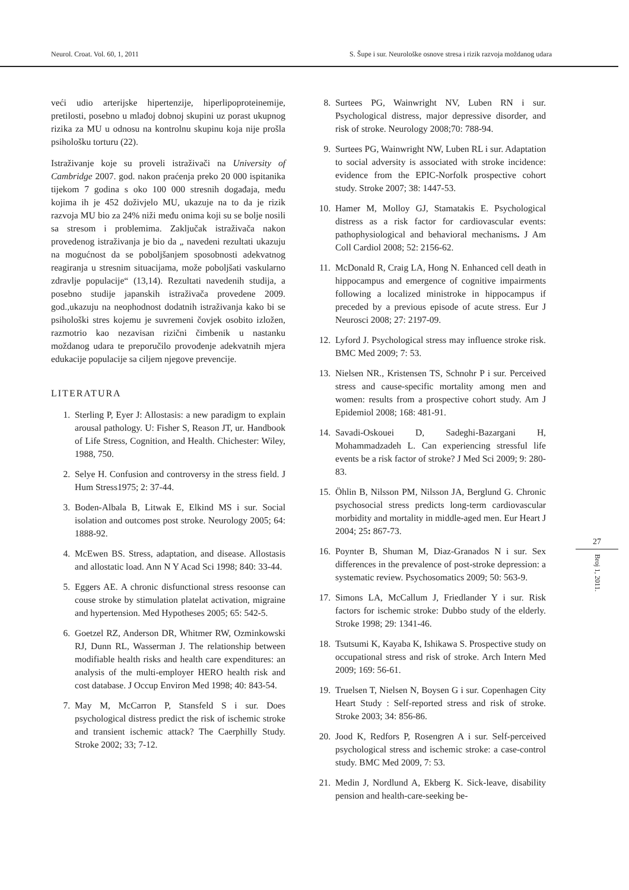Neurol. Croat. Vol. 60, 1, 2011 S. Šupe i sur. Neurološke osnove stresa i rizik razvoja moždanog udara
veći udio arterijske hipertenzije, hiperlipoproteinemije, pretilosti, posebno u mlađoj dobnoj skupini uz porast ukupnog rizika za MU u odnosu na kontrolnu skupinu koja nije prošla psihološku torturu (22).
Istraživanje koje su proveli istraživači na University of Cambridge 2007. god. nakon praćenja preko 20 000 ispitanika tijekom 7 godina s oko 100 000 stresnih događaja, među kojima ih je 452 doživjelo MU, ukazuje na to da je rizik razvoja MU bio za 24% niži među onima koji su se bolje nosili sa stresom i problemima. Zaključak istraživača nakon provedenog istraživanja je bio da „ navedeni rezultati ukazuju na mogućnost da se poboljšanjem sposobnosti adekvatnog reagiranja u stresnim situacijama, može poboljšati vaskularno zdravlje populacije“ (13,14). Rezultati navedenih studija, a posebno studije japanskih istraživača provedene 2009. god.,ukazuju na neophodnost dodatnih istraživanja kako bi se psihološki stres kojemu je suvremeni čovjek osobito izložen, razmotrio kao nezavisan rizični čimbenik u nastanku moždanog udara te preporučilo provođenje adekvatnih mjera edukacije populacije sa ciljem njegove prevencije.
LITERATURA
1. Sterling P, Eyer J: Allostasis: a new paradigm to explain arousal pathology. U: Fisher S, Reason JT, ur. Handbook of Life Stress, Cognition, and Health. Chichester: Wiley, 1988, 750.
2. Selye H. Confusion and controversy in the stress field. J Hum Stress1975; 2: 37-44.
3. Boden-Albala B, Litwak E, Elkind MS i sur. Social isolation and outcomes post stroke. Neurology 2005; 64: 1888-92.
4. McEwen BS. Stress, adaptation, and disease. Allostasis and allostatic load. Ann N Y Acad Sci 1998; 840: 33-44.
5. Eggers AE. A chronic disfunctional stress resoonse can couse stroke by stimulation platelat activation, migraine and hypertension. Med Hypotheses 2005; 65: 542-5.
6. Goetzel RZ, Anderson DR, Whitmer RW, Ozminkowski RJ, Dunn RL, Wasserman J. The relationship between modifiable health risks and health care expenditures: an analysis of the multi-employer HERO health risk and cost database. J Occup Environ Med 1998; 40: 843-54.
7. May M, McCarron P, Stansfeld S i sur. Does psychological distress predict the risk of ischemic stroke and transient ischemic attack? The Caerphilly Study. Stroke 2002; 33; 7-12.
8. Surtees PG, Wainwright NV, Luben RN i sur. Psychological distress, major depressive disorder, and risk of stroke. Neurology 2008;70: 788-94.
9. Surtees PG, Wainwright NW, Luben RL i sur. Adaptation to social adversity is associated with stroke incidence: evidence from the EPIC-Norfolk prospective cohort study. Stroke 2007; 38: 1447-53.
10. Hamer M, Molloy GJ, Stamatakis E. Psychological distress as a risk factor for cardiovascular events: pathophysiological and behavioral mechanisms. J Am Coll Cardiol 2008; 52: 2156-62.
11. McDonald R, Craig LA, Hong N. Enhanced cell death in hippocampus and emergence of cognitive impairments following a localized ministroke in hippocampus if preceded by a previous episode of acute stress. Eur J Neurosci 2008; 27: 2197-09.
12. Lyford J. Psychological stress may influence stroke risk. BMC Med 2009; 7: 53.
13. Nielsen NR., Kristensen TS, Schnohr P i sur. Perceived stress and cause-specific mortality among men and women: results from a prospective cohort study. Am J Epidemiol 2008; 168: 481-91.
14. Savadi-Oskouei D, Sadeghi-Bazargani H, Mohammadzadeh L. Can experiencing stressful life events be a risk factor of stroke? J Med Sci 2009; 9: 280-83.
15. Öhlin B, Nilsson PM, Nilsson JA, Berglund G. Chronic psychosocial stress predicts long-term cardiovascular morbidity and mortality in middle-aged men. Eur Heart J 2004; 25: 867-73.
16. Poynter B, Shuman M, Diaz-Granados N i sur. Sex differences in the prevalence of post-stroke depression: a systematic review. Psychosomatics 2009; 50: 563-9.
17. Simons LA, McCallum J, Friedlander Y i sur. Risk factors for ischemic stroke: Dubbo study of the elderly. Stroke 1998; 29: 1341-46.
18. Tsutsumi K, Kayaba K, Ishikawa S. Prospective study on occupational stress and risk of stroke. Arch Intern Med 2009; 169: 56-61.
19. Truelsen T, Nielsen N, Boysen G i sur. Copenhagen City Heart Study : Self-reported stress and risk of stroke. Stroke 2003; 34: 856-86.
20. Jood K, Redfors P, Rosengren A i sur. Self-perceived psychological stress and ischemic stroke: a case-control study. BMC Med 2009, 7: 53.
21. Medin J, Nordlund A, Ekberg K. Sick-leave, disability pension and health-care-seeking be-
27
Broj 1, 2011.